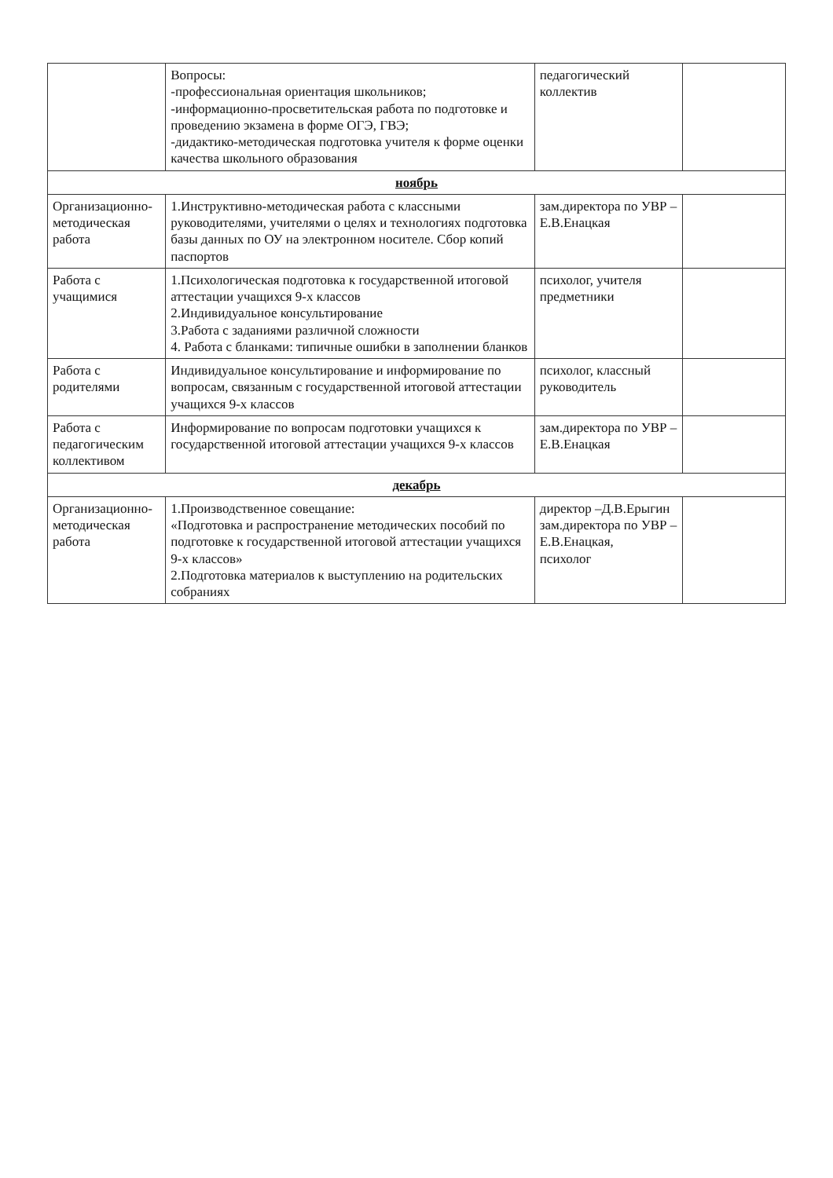| | Вопросы: -профессиональная ориентация школьников; -информационно-просветительская работа по подготовке и проведению экзамена в форме ОГЭ, ГВЭ; -дидактико-методическая подготовка учителя к форме оценки качества школьного образования | педагогический коллектив | |
| ноябрь | | | |
| Организационно-методическая работа | 1.Инструктивно-методическая работа с классными руководителями, учителями о целях и технологиях подготовка базы данных по ОУ на электронном носителе. Сбор копий паспортов | зам.директора по УВР – Е.В.Енацкая | |
| Работа с учащимися | 1.Психологическая подготовка к государственной итоговой аттестации учащихся 9-х классов 2.Индивидуальное консультирование 3.Работа с заданиями различной сложности 4. Работа с бланками: типичные ошибки в заполнении бланков | психолог, учителя предметники | |
| Работа с родителями | Индивидуальное консультирование и информирование по вопросам, связанным с государственной итоговой аттестации учащихся 9-х классов | психолог, классный руководитель | |
| Работа с педагогическим коллективом | Информирование по вопросам подготовки учащихся к государственной итоговой аттестации учащихся 9-х классов | зам.директора по УВР – Е.В.Енацкая | |
| декабрь | | | |
| Организационно-методическая работа | 1.Производственное совещание: «Подготовка и распространение методических пособий по подготовке к государственной итоговой аттестации учащихся 9-х классов» 2.Подготовка материалов к выступлению на родительских собраниях | директор –Д.В.Ерыгин зам.директора по УВР – Е.В.Енацкая, психолог | |